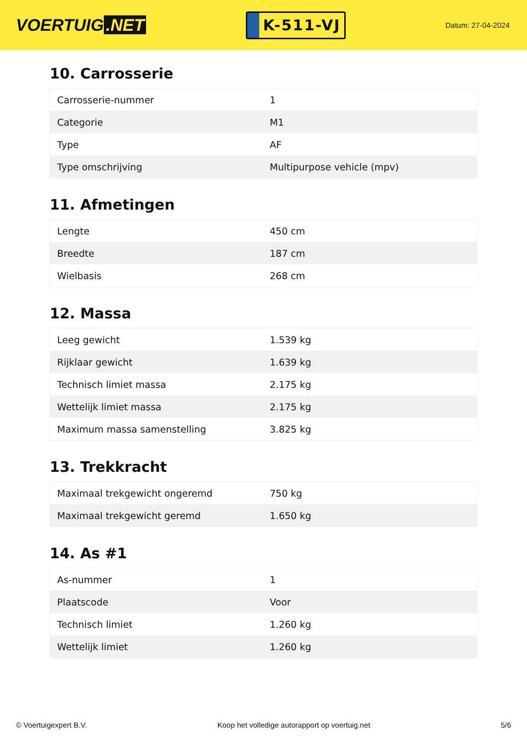VOERTUIG.NET
K-511-VJ
Datum: 27-04-2024
10. Carrosserie
| Carrosserie-nummer | 1 |
| Categorie | M1 |
| Type | AF |
| Type omschrijving | Multipurpose vehicle (mpv) |
11. Afmetingen
| Lengte | 450 cm |
| Breedte | 187 cm |
| Wielbasis | 268 cm |
12. Massa
| Leeg gewicht | 1.539 kg |
| Rijklaar gewicht | 1.639 kg |
| Technisch limiet massa | 2.175 kg |
| Wettelijk limiet massa | 2.175 kg |
| Maximum massa samenstelling | 3.825 kg |
13. Trekkracht
| Maximaal trekgewicht ongeremd | 750 kg |
| Maximaal trekgewicht geremd | 1.650 kg |
14. As #1
| As-nummer | 1 |
| Plaatscode | Voor |
| Technisch limiet | 1.260 kg |
| Wettelijk limiet | 1.260 kg |
© Voertuigexpert B.V. Koop het volledige autorapport op voertuig.net 5/6